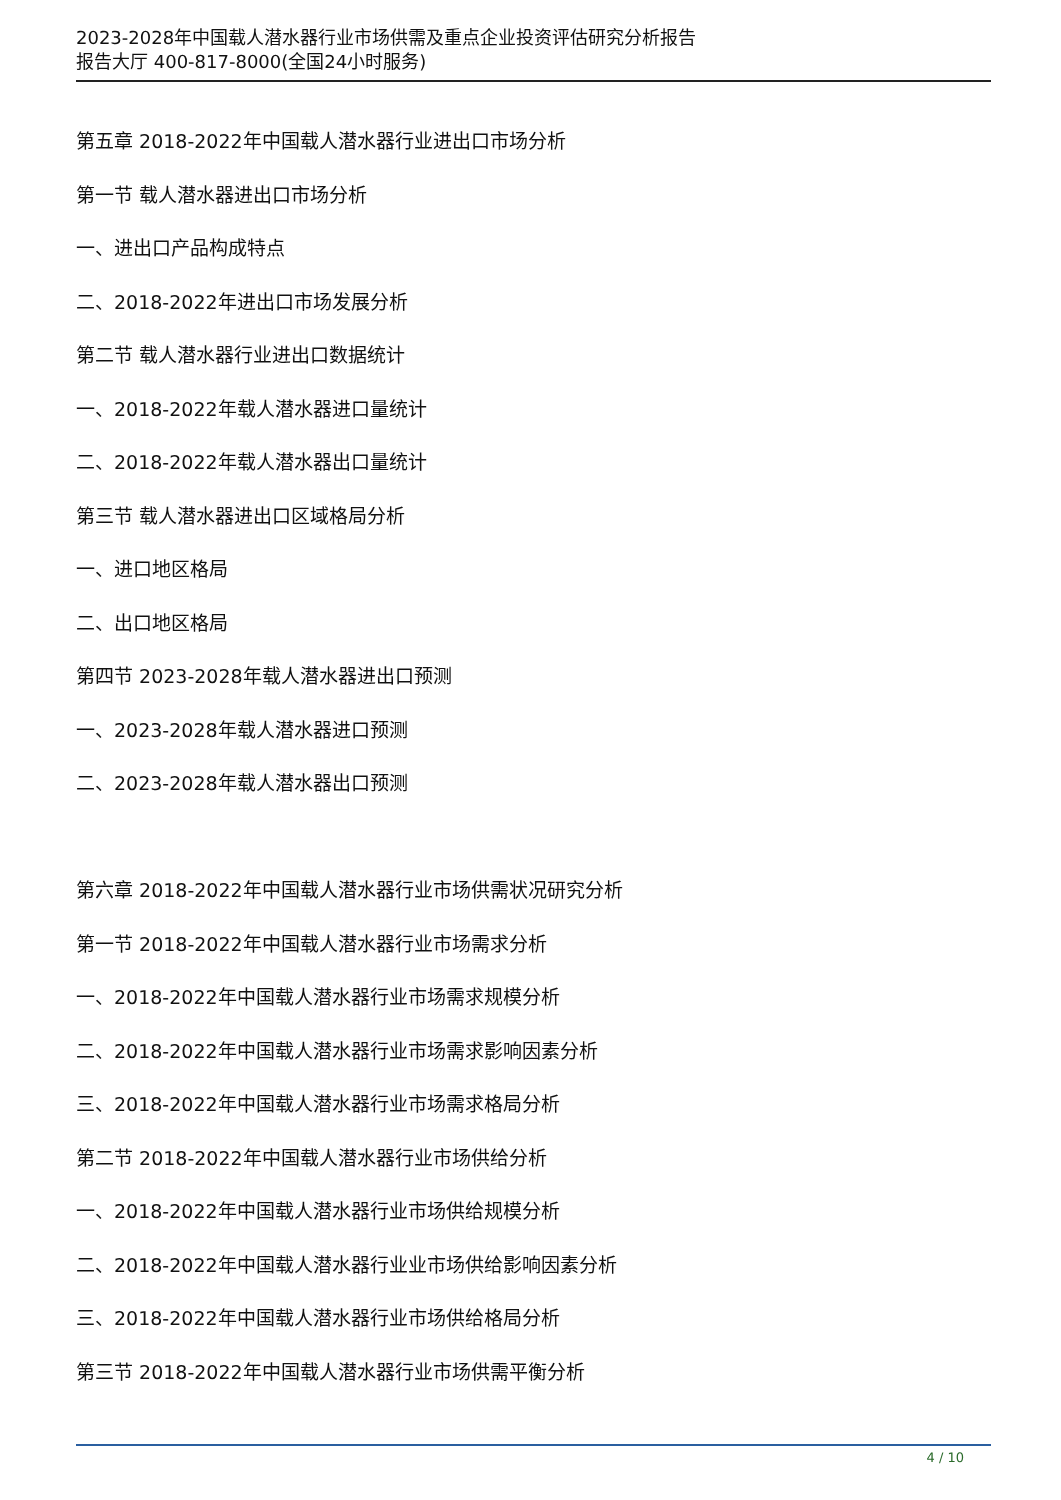2023-2028年中国载人潜水器行业市场供需及重点企业投资评估研究分析报告
报告大厅 400-817-8000(全国24小时服务)
第五章 2018-2022年中国载人潜水器行业进出口市场分析
第一节 载人潜水器进出口市场分析
一、进出口产品构成特点
二、2018-2022年进出口市场发展分析
第二节 载人潜水器行业进出口数据统计
一、2018-2022年载人潜水器进口量统计
二、2018-2022年载人潜水器出口量统计
第三节 载人潜水器进出口区域格局分析
一、进口地区格局
二、出口地区格局
第四节 2023-2028年载人潜水器进出口预测
一、2023-2028年载人潜水器进口预测
二、2023-2028年载人潜水器出口预测
第六章 2018-2022年中国载人潜水器行业市场供需状况研究分析
第一节 2018-2022年中国载人潜水器行业市场需求分析
一、2018-2022年中国载人潜水器行业市场需求规模分析
二、2018-2022年中国载人潜水器行业市场需求影响因素分析
三、2018-2022年中国载人潜水器行业市场需求格局分析
第二节 2018-2022年中国载人潜水器行业市场供给分析
一、2018-2022年中国载人潜水器行业市场供给规模分析
二、2018-2022年中国载人潜水器行业业市场供给影响因素分析
三、2018-2022年中国载人潜水器行业市场供给格局分析
第三节 2018-2022年中国载人潜水器行业市场供需平衡分析
4 / 10